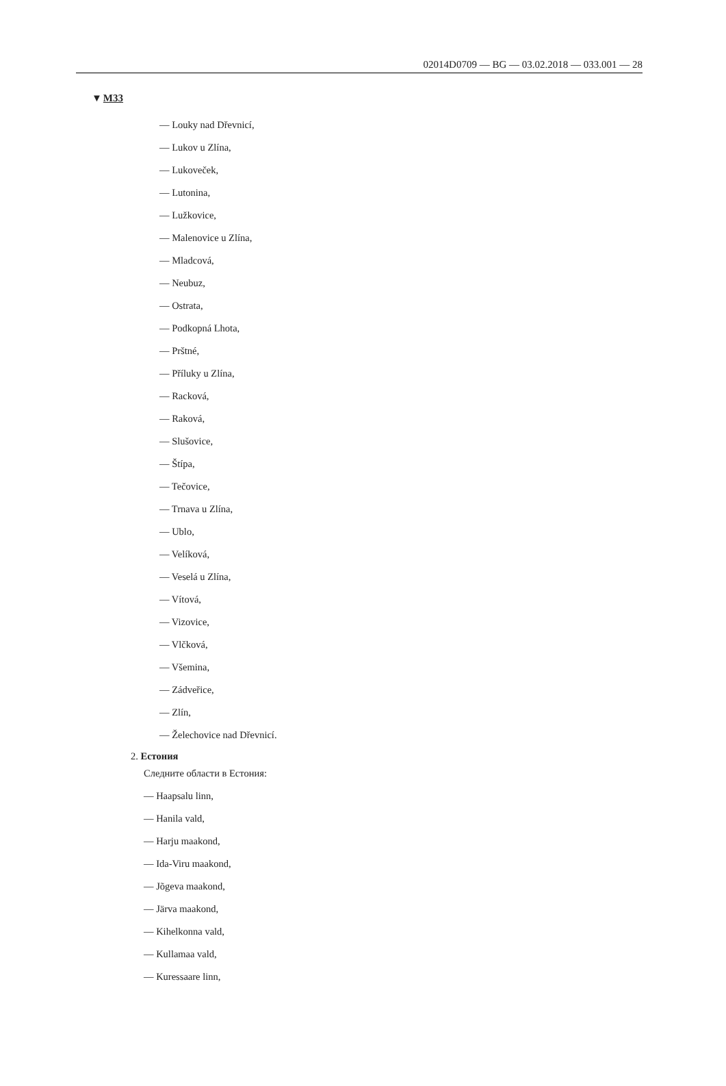02014D0709 — BG — 03.02.2018 — 033.001 — 28
▼M33
— Louky nad Dřevnicí,
— Lukov u Zlína,
— Lukoveček,
— Lutonina,
— Lužkovice,
— Malenovice u Zlína,
— Mladcová,
— Neubuz,
— Ostrata,
— Podkopná Lhota,
— Prštné,
— Příluky u Zlína,
— Racková,
— Raková,
— Slušovice,
— Štípa,
— Tečovice,
— Trnava u Zlína,
— Ublo,
— Velíková,
— Veselá u Zlína,
— Vítová,
— Vizovice,
— Vlčková,
— Všemina,
— Zádveřice,
— Zlín,
— Želechovice nad Dřevnicí.
2. Естония
Следните области в Естония:
— Haapsalu linn,
— Hanila vald,
— Harju maakond,
— Ida-Viru maakond,
— Jõgeva maakond,
— Järva maakond,
— Kihelkonna vald,
— Kullamaa vald,
— Kuressaare linn,